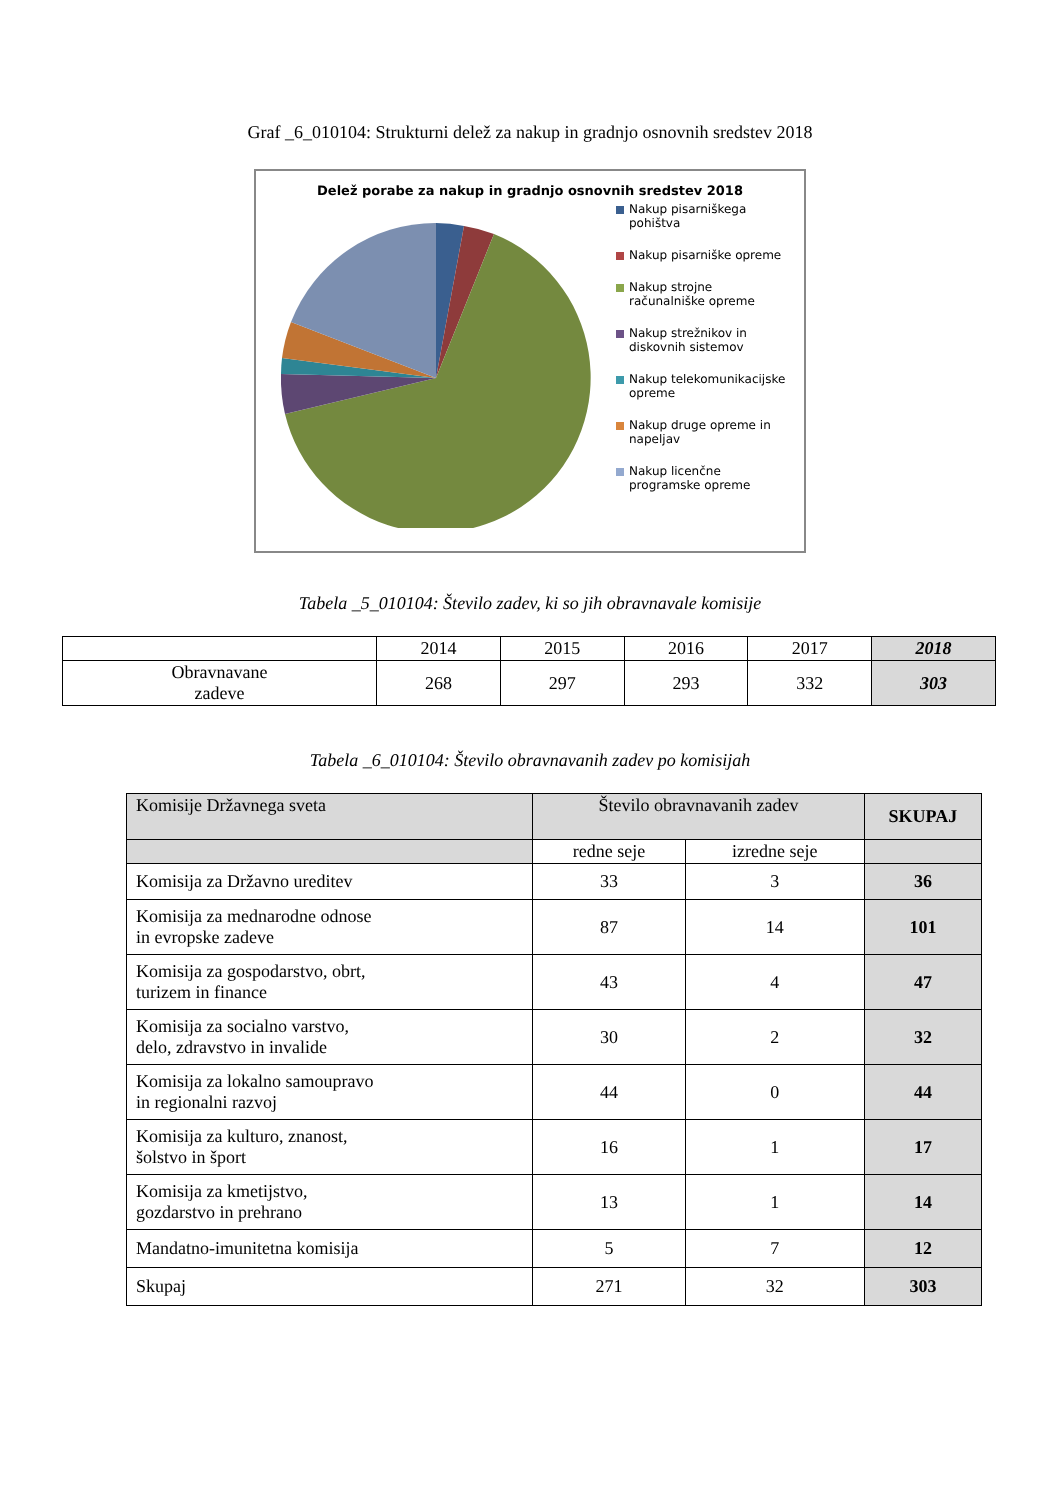Graf _6_010104: Strukturni delež za nakup in gradnjo osnovnih sredstev 2018
Delež porabe za nakup in gradnjo osnovnih sredstev 2018
Nakup pisarniškega
pohištva
Nakup pisarniške opreme
Nakup strojne
računalniške opreme
Nakup strežnikov in
diskovnih sistemov
Nakup telekomunikacijske
opreme
Nakup druge opreme in
napeljav
Nakup licenčne
programske opreme
Tabela _5_010104: Število zadev, ki so jih obravnavale komisije
| | 2014 | 2015 | 2016 | 2017 | 2018 |
| --- | --- | --- | --- | --- | --- |
| Obravnavane zadeve | 268 | 297 | 293 | 332 | 303 |
Tabela _6_010104: Število obravnavanih zadev po komisijah
| Komisije Državnega sveta | Število obravnavanih zadev | | SKUPAJ |
| --- | --- | --- | --- |
| | redne seje | izredne seje | |
| Komisija za Državno ureditev | 33 | 3 | 36 |
| Komisija za mednarodne odnose in evropske zadeve | 87 | 14 | 101 |
| Komisija za gospodarstvo, obrt, turizem in finance | 43 | 4 | 47 |
| Komisija za socialno varstvo, delo, zdravstvo in invalide | 30 | 2 | 32 |
| Komisija za lokalno samoupravo in regionalni razvoj | 44 | 0 | 44 |
| Komisija za kulturo, znanost, šolstvo in šport | 16 | 1 | 17 |
| Komisija za kmetijstvo, gozdarstvo in prehrano | 13 | 1 | 14 |
| Mandatno-imunitetna komisija | 5 | 7 | 12 |
| Skupaj | 271 | 32 | 303 |